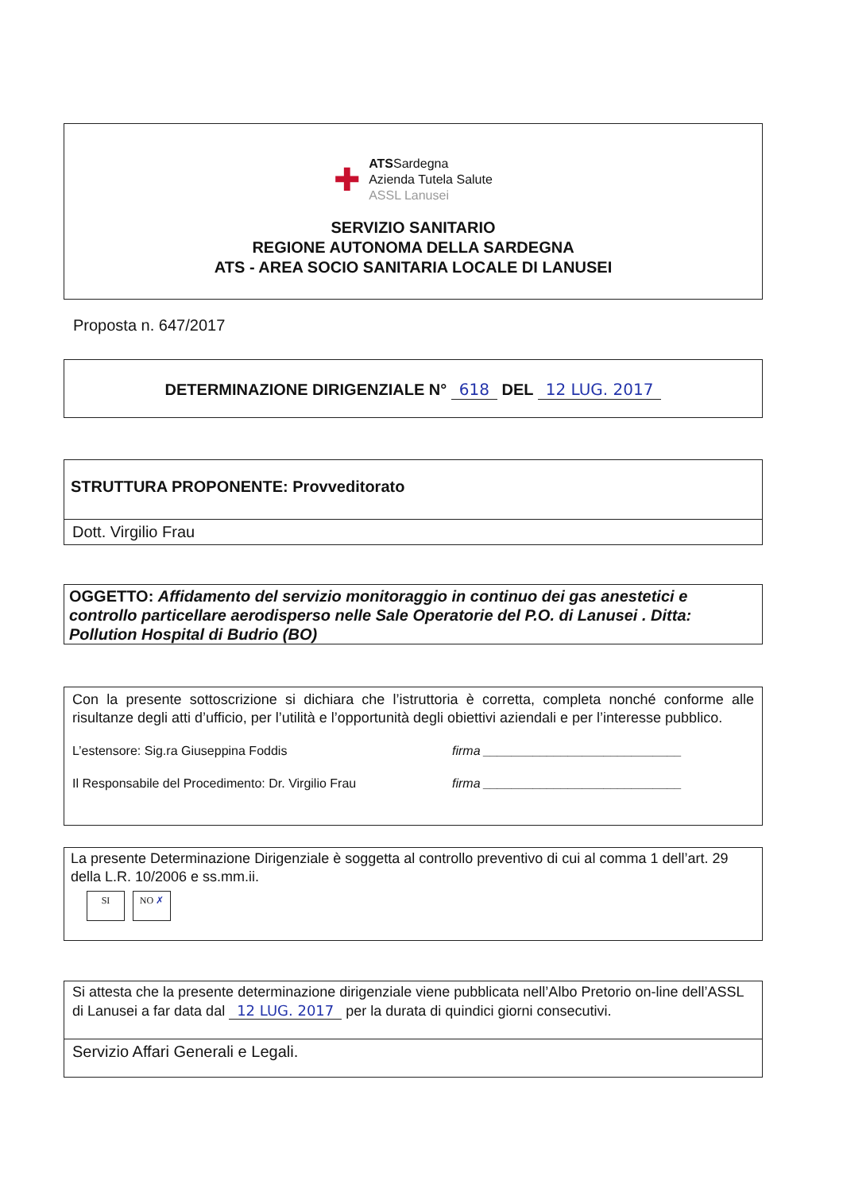✚
ATSSardegna
Azienda Tutela Salute
ASSL Lanusei
SERVIZIO SANITARIO
REGIONE AUTONOMA DELLA SARDEGNA
ATS - AREA SOCIO SANITARIA LOCALE DI LANUSEI
Proposta n. 647/2017
DETERMINAZIONE DIRIGENZIALE N° 618 DEL 12 LUG. 2017
STRUTTURA PROPONENTE: Provveditorato
Dott. Virgilio Frau
OGGETTO: Affidamento del servizio monitoraggio in continuo dei gas anestetici e controllo particellare aerodisperso nelle Sale Operatorie del P.O. di Lanusei . Ditta: Pollution Hospital di Budrio (BO)
Con la presente sottoscrizione si dichiara che l’istruttoria è corretta, completa nonché conforme alle risultanze degli atti d’ufficio, per l’utilità e l’opportunità degli obiettivi aziendali e per l’interesse pubblico.
L’estensore: Sig.ra Giuseppina Foddis firma ____________________________
Il Responsabile del Procedimento: Dr. Virgilio Frau firma ____________________________
La presente Determinazione Dirigenziale è soggetta al controllo preventivo di cui al comma 1 dell’art. 29 della L.R. 10/2006 e ss.mm.ii.
SI NO ✗
Si attesta che la presente determinazione dirigenziale viene pubblicata nell’Albo Pretorio on-line dell’ASSL di Lanusei a far data dal 12 LUG. 2017 per la durata di quindici giorni consecutivi.
Servizio Affari Generali e Legali.